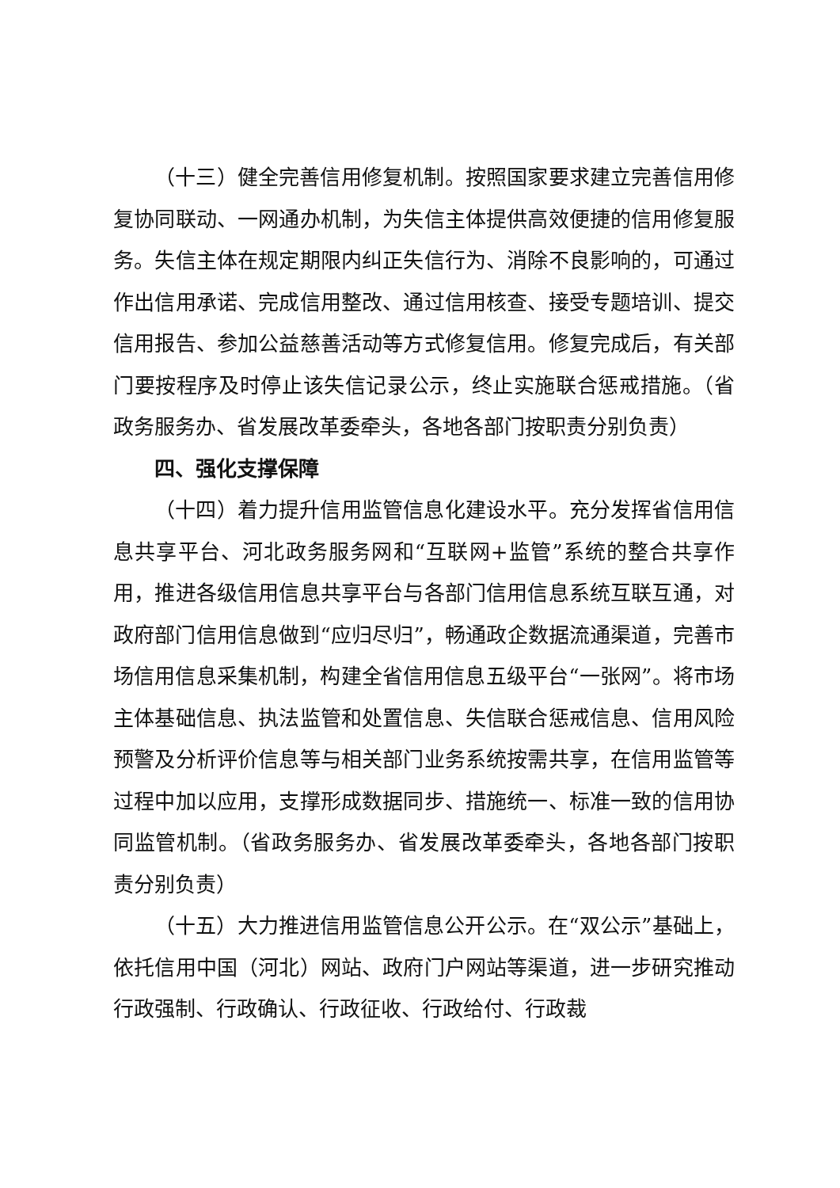（十三）健全完善信用修复机制。按照国家要求建立完善信用修复协同联动、一网通办机制，为失信主体提供高效便捷的信用修复服务。失信主体在规定期限内纠正失信行为、消除不良影响的，可通过作出信用承诺、完成信用整改、通过信用核查、接受专题培训、提交信用报告、参加公益慈善活动等方式修复信用。修复完成后，有关部门要按程序及时停止该失信记录公示，终止实施联合惩戒措施。（省政务服务办、省发展改革委牵头，各地各部门按职责分别负责）
四、强化支撑保障
（十四）着力提升信用监管信息化建设水平。充分发挥省信用信息共享平台、河北政务服务网和“互联网+监管”系统的整合共享作用，推进各级信用信息共享平台与各部门信用信息系统互联互通，对政府部门信用信息做到“应归尽归”，畅通政企数据流通渠道，完善市场信用信息采集机制，构建全省信用信息五级平台“一张网”。将市场主体基础信息、执法监管和处置信息、失信联合惩戒信息、信用风险预警及分析评价信息等与相关部门业务系统按需共享，在信用监管等过程中加以应用，支撑形成数据同步、措施统一、标准一致的信用协同监管机制。（省政务服务办、省发展改革委牵头，各地各部门按职责分别负责）
（十五）大力推进信用监管信息公开公示。在“双公示”基础上，依托信用中国（河北）网站、政府门户网站等渠道，进一步研究推动行政强制、行政确认、行政征收、行政给付、行政裁